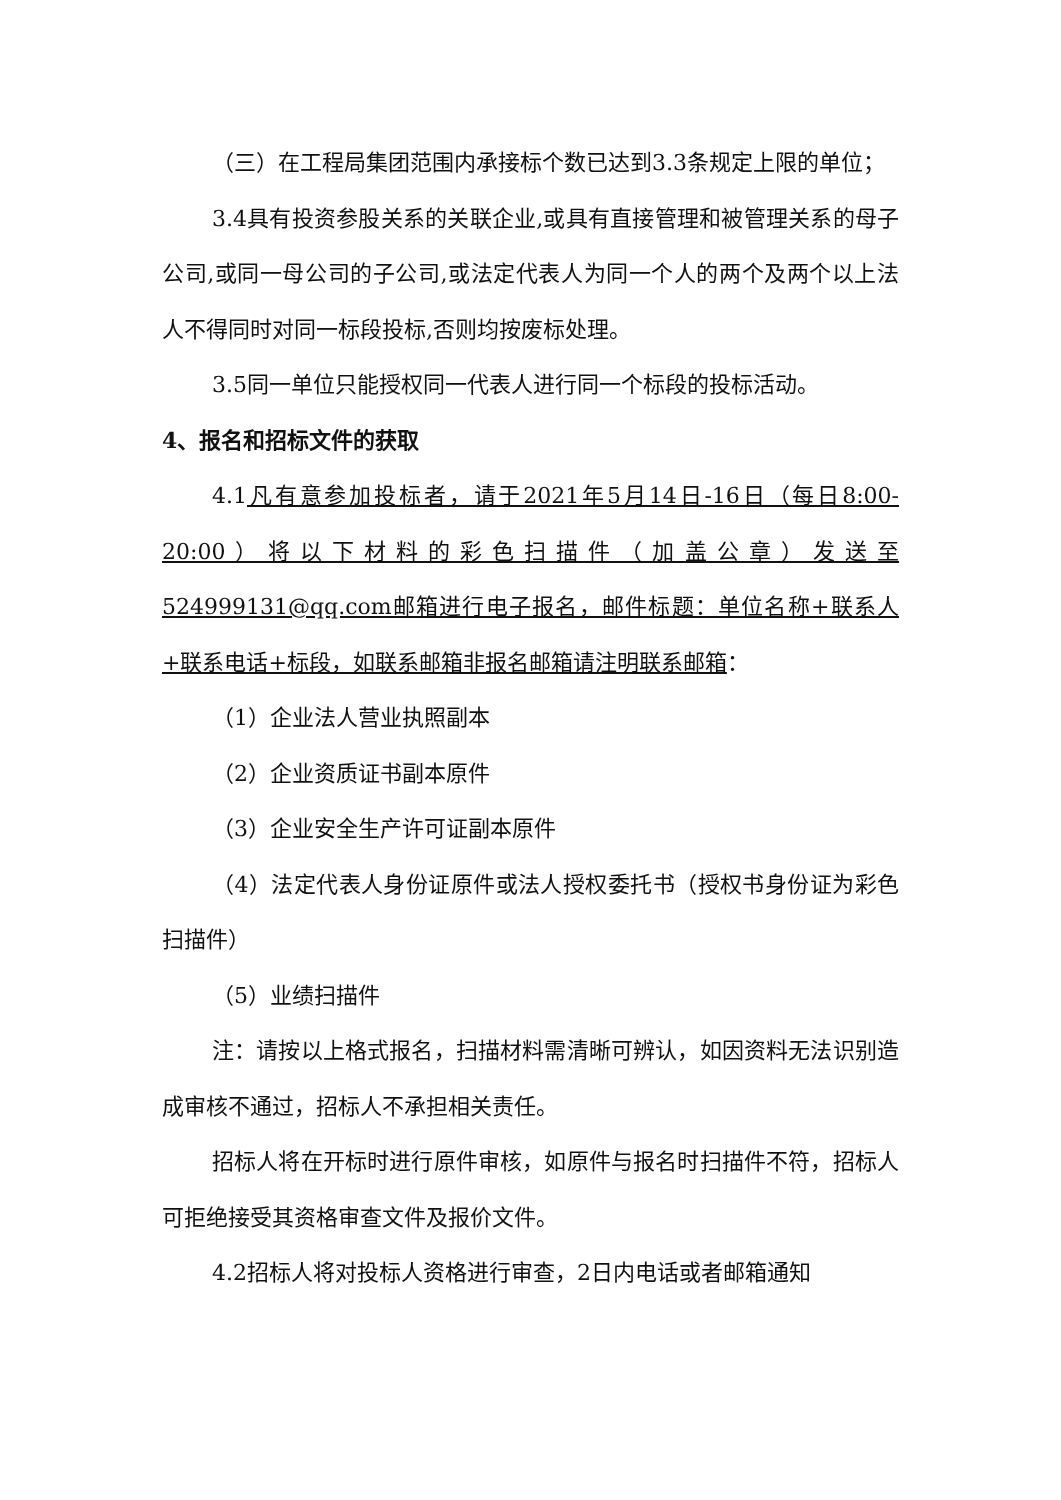（三）在工程局集团范围内承接标个数已达到3.3条规定上限的单位；
3.4具有投资参股关系的关联企业,或具有直接管理和被管理关系的母子公司,或同一母公司的子公司,或法定代表人为同一个人的两个及两个以上法人不得同时对同一标段投标,否则均按废标处理。
3.5同一单位只能授权同一代表人进行同一个标段的投标活动。
4、报名和招标文件的获取
4.1凡有意参加投标者，请于2021年5月14日-16日（每日8:00-20:00）将以下材料的彩色扫描件（加盖公章）发送至524999131@qq.com邮箱进行电子报名，邮件标题：单位名称+联系人+联系电话+标段，如联系邮箱非报名邮箱请注明联系邮箱：
（1）企业法人营业执照副本
（2）企业资质证书副本原件
（3）企业安全生产许可证副本原件
（4）法定代表人身份证原件或法人授权委托书（授权书身份证为彩色扫描件）
（5）业绩扫描件
注：请按以上格式报名，扫描材料需清晰可辨认，如因资料无法识别造成审核不通过，招标人不承担相关责任。
招标人将在开标时进行原件审核，如原件与报名时扫描件不符，招标人可拒绝接受其资格审查文件及报价文件。
4.2招标人将对投标人资格进行审查，2日内电话或者邮箱通知